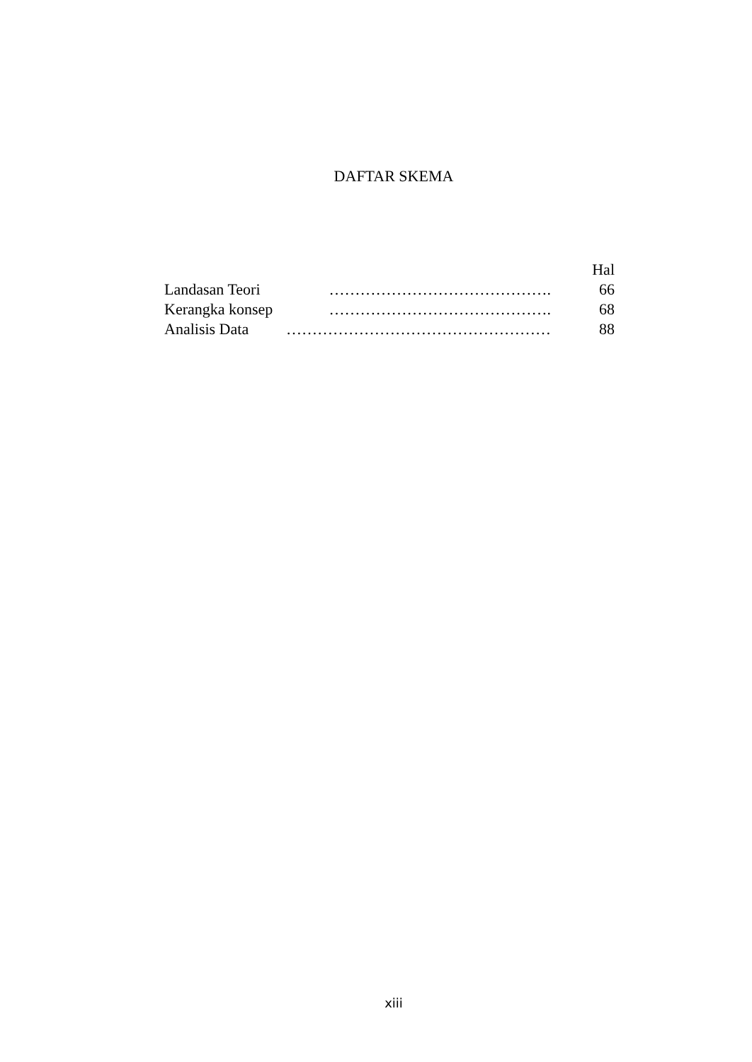DAFTAR SKEMA
Hal
Landasan Teori ……………………………………. 66
Kerangka konsep ……………………………………. 68
Analisis Data …………………………………………… 88
xiii